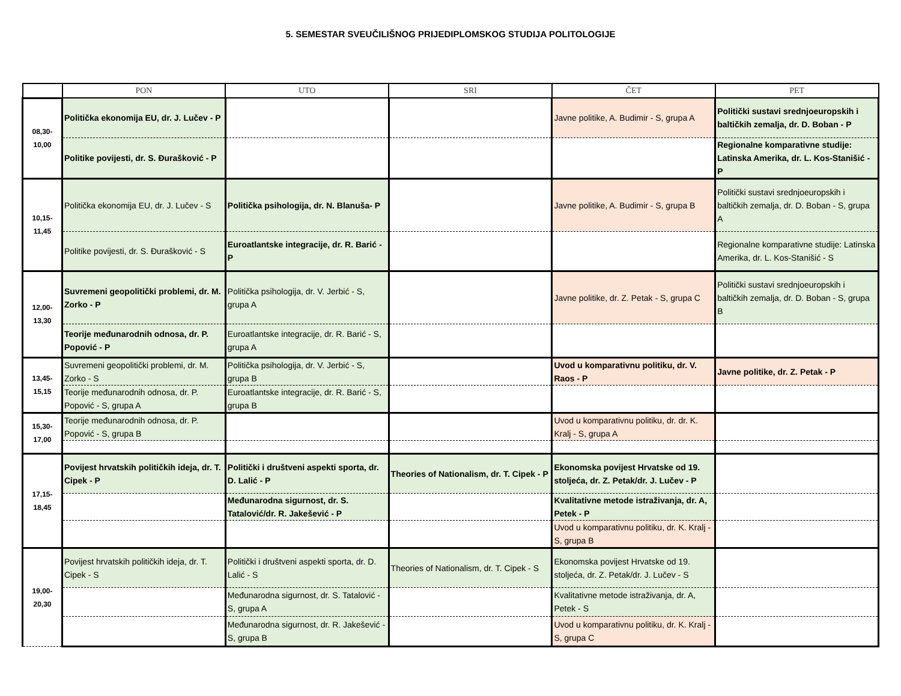5. SEMESTAR SVEUČILIŠNOG PRIJEDIPLOMSKOG STUDIJA POLITOLOGIJE
| | PON | UTO | SRI | ČET | PET |
| --- | --- | --- | --- | --- | --- |
| 08,30- 10,00 | Politička ekonomija EU, dr. J. Lučev - P | | | Javne politike, A. Budimir - S, grupa A | Politički sustavi srednjoeuropskih i baltičkih zemalja, dr. D. Boban - P |
| | Politike povijesti, dr. S. Đurašković - P | | | | Regionalne komparativne studije: Latinska Amerika, dr. L. Kos-Stanišić - P |
| 10,15- 11,45 | Politička ekonomija EU, dr. J. Lučev - S | Politička psihologija, dr. N. Blanuša- P | | Javne politike, A. Budimir - S, grupa B | Politički sustavi srednjoeuropskih i baltičkih zemalja, dr. D. Boban - S, grupa A |
| | Politike povijesti, dr. S. Đurašković - S | Euroatlantske integracije, dr. R. Barić - P | | | Regionalne komparativne studije: Latinska Amerika, dr. L. Kos-Stanišić - S |
| 12,00- 13,30 | Suvremeni geopolitički problemi, dr. M. Zorko - P | Politička psihologija, dr. V. Jerbić - S, grupa A | | Javne politike, dr. Z. Petak - S, grupa C | Politički sustavi srednjoeuropskih i baltičkih zemalja, dr. D. Boban - S, grupa B |
| | Teorije međunarodnih odnosa, dr. P. Popović - P | Euroatlantske integracije, dr. R. Barić - S, grupa A | | | |
| 13,45- 15,15 | Suvremeni geopolitički problemi, dr. M. Zorko - S | Politička psihologija, dr. V. Jerbić - S, grupa B | | Uvod u komparativnu politiku, dr. V. Raos - P | Javne politike, dr. Z. Petak - P |
| | Teorije međunarodnih odnosa, dr. P. Popović - S, grupa A | Euroatlantske integracije, dr. R. Barić - S, grupa B | | | |
| 15,30- 17,00 | Teorije međunarodnih odnosa, dr. P. Popović - S, grupa B | | | Uvod u komparativnu politiku, dr. dr. K. Kralj - S, grupa A | |
| 17,15- 18,45 | Povijest hrvatskih političkih ideja, dr. T. Cipek - P | Politički i društveni aspekti sporta, dr. D. Lalić - P | Theories of Nationalism, dr. T. Cipek - P | Ekonomska povijest Hrvatske od 19. stoljeća, dr. Z. Petak/dr. J. Lučev - P | |
| | | Međunarodna sigurnost, dr. S. Tatalović/dr. R. Jakešević - P | | Kvalitativne metode istraživanja, dr. A, Petek - P | |
| | | | | Uvod u komparativnu politiku, dr. K. Kralj - S, grupa B | |
| 19,00- 20,30 | Povijest hrvatskih političkih ideja, dr. T. Cipek - S | Politički i društveni aspekti sporta, dr. D. Lalić - S | Theories of Nationalism, dr. T. Cipek - S | Ekonomska povijest Hrvatske od 19. stoljeća, dr. Z. Petak/dr. J. Lučev - S | |
| | | Međunarodna sigurnost, dr. S. Tatalović - S, grupa A | | Kvalitativne metode istraživanja, dr. A, Petek - S | |
| | | Međunarodna sigurnost, dr. R. Jakešević - S, grupa B | | Uvod u komparativnu politiku, dr. K. Kralj - S, grupa C | |